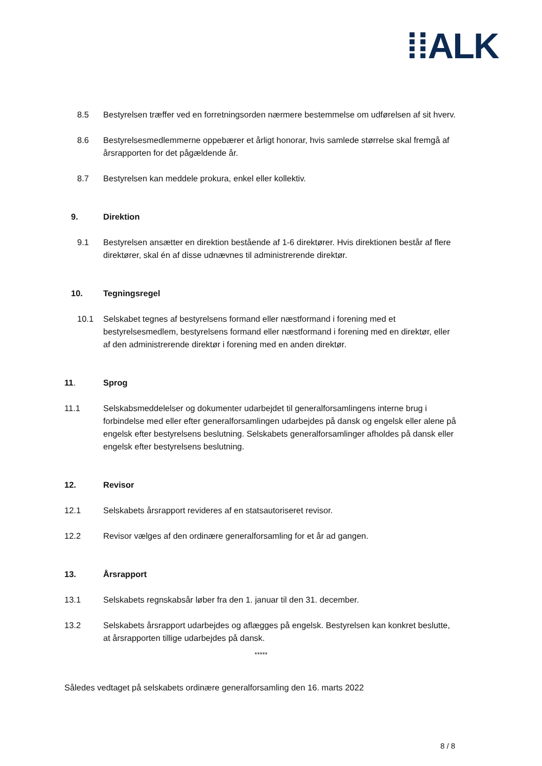⁞⁞ALK
8.5 Bestyrelsen træffer ved en forretningsorden nærmere bestemmelse om udførelsen af sit hverv.
8.6 Bestyrelsesmedlemmerne oppebærer et årligt honorar, hvis samlede størrelse skal fremgå af årsrapporten for det pågældende år.
8.7 Bestyrelsen kan meddele prokura, enkel eller kollektiv.
9. Direktion
9.1 Bestyrelsen ansætter en direktion bestående af 1-6 direktører. Hvis direktionen består af flere direktører, skal én af disse udnævnes til administrerende direktør.
10. Tegningsregel
10.1 Selskabet tegnes af bestyrelsens formand eller næstformand i forening med et bestyrelsesmedlem, bestyrelsens formand eller næstformand i forening med en direktør, eller af den administrerende direktør i forening med en anden direktør.
11. Sprog
11.1 Selskabsmeddelelser og dokumenter udarbejdet til generalforsamlingens interne brug i forbindelse med eller efter generalforsamlingen udarbejdes på dansk og engelsk eller alene på engelsk efter bestyrelsens beslutning. Selskabets generalforsamlinger afholdes på dansk eller engelsk efter bestyrelsens beslutning.
12. Revisor
12.1 Selskabets årsrapport revideres af en statsautoriseret revisor.
12.2 Revisor vælges af den ordinære generalforsamling for et år ad gangen.
13. Årsrapport
13.1 Selskabets regnskabsår løber fra den 1. januar til den 31. december.
13.2 Selskabets årsrapport udarbejdes og aflægges på engelsk. Bestyrelsen kan konkret beslutte, at årsrapporten tillige udarbejdes på dansk.
*****
Således vedtaget på selskabets ordinære generalforsamling den 16. marts 2022
8 / 8